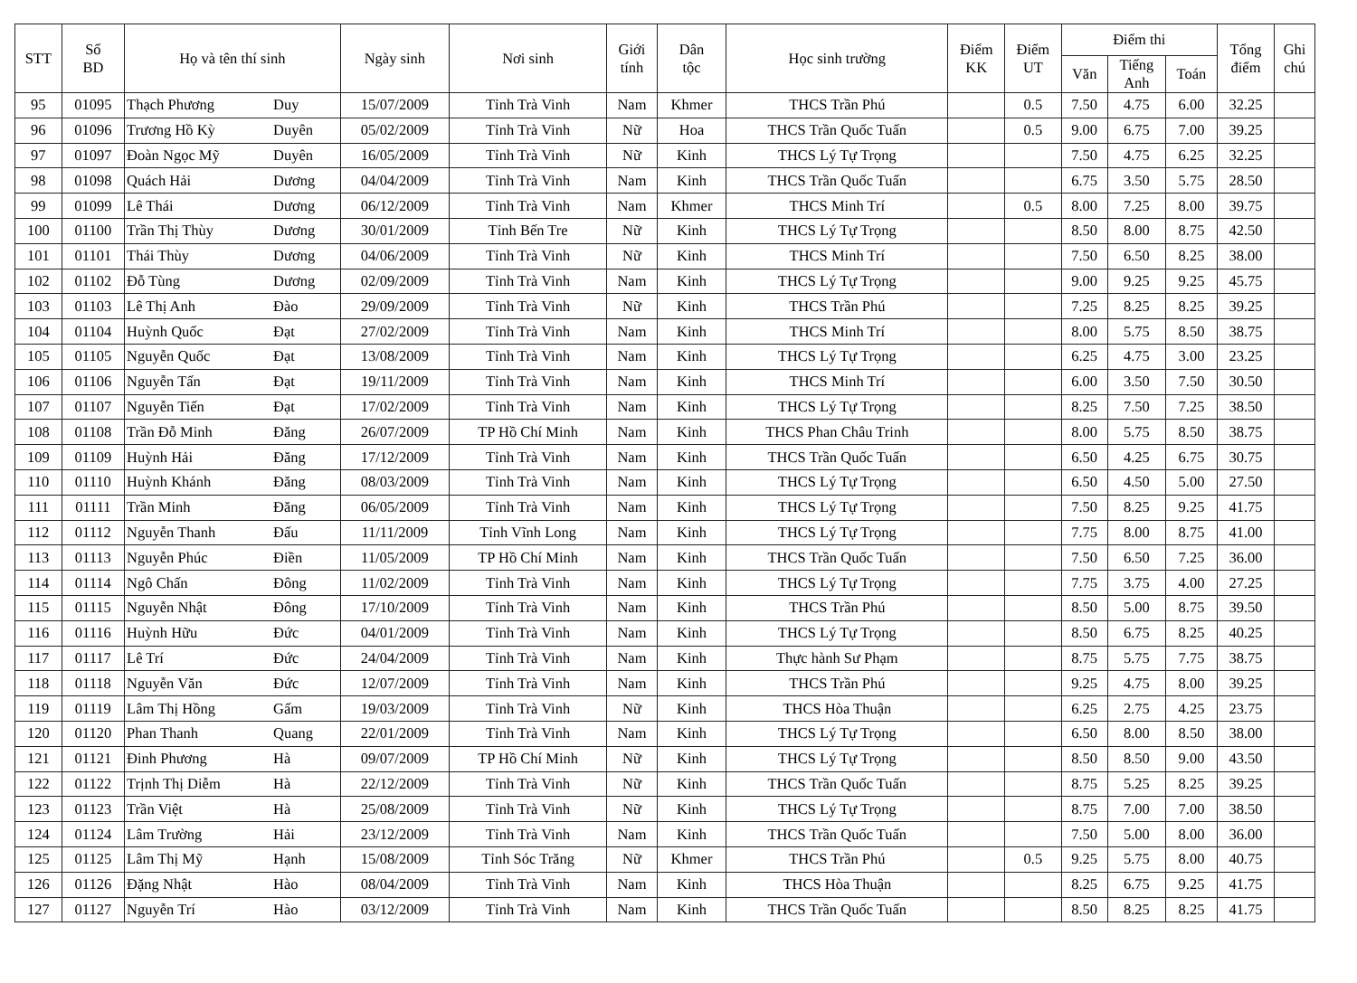| STT | Số BD | Họ và tên thí sinh | | Ngày sinh | Nơi sinh | Giới tính | Dân tộc | Học sinh trường | Điểm KK | Điểm UT | Điểm thi | | | Tổng điểm | Ghi chú |
| --- | --- | --- | --- | --- | --- | --- | --- | --- | --- | --- | --- | --- | --- | --- | --- |
| | | | | | | | | | | | Văn | Tiếng Anh | Toán | | |
| 95 | 01095 | Thạch Phương | Duy | 15/07/2009 | Tỉnh Trà Vinh | Nam | Khmer | THCS Trần Phú | | 0.5 | 7.50 | 4.75 | 6.00 | 32.25 | |
| 96 | 01096 | Trương Hồ Kỳ | Duyên | 05/02/2009 | Tỉnh Trà Vinh | Nữ | Hoa | THCS Trần Quốc Tuấn | | 0.5 | 9.00 | 6.75 | 7.00 | 39.25 | |
| 97 | 01097 | Đoàn Ngọc Mỹ | Duyên | 16/05/2009 | Tỉnh Trà Vinh | Nữ | Kinh | THCS Lý Tự Trọng | | | 7.50 | 4.75 | 6.25 | 32.25 | |
| 98 | 01098 | Quách Hải | Dương | 04/04/2009 | Tỉnh Trà Vinh | Nam | Kinh | THCS Trần Quốc Tuấn | | | 6.75 | 3.50 | 5.75 | 28.50 | |
| 99 | 01099 | Lê Thái | Dương | 06/12/2009 | Tỉnh Trà Vinh | Nam | Khmer | THCS Minh Trí | | 0.5 | 8.00 | 7.25 | 8.00 | 39.75 | |
| 100 | 01100 | Trần Thị Thùy | Dương | 30/01/2009 | Tỉnh Bến Tre | Nữ | Kinh | THCS Lý Tự Trọng | | | 8.50 | 8.00 | 8.75 | 42.50 | |
| 101 | 01101 | Thái Thùy | Dương | 04/06/2009 | Tỉnh Trà Vinh | Nữ | Kinh | THCS Minh Trí | | | 7.50 | 6.50 | 8.25 | 38.00 | |
| 102 | 01102 | Đỗ Tùng | Dương | 02/09/2009 | Tỉnh Trà Vinh | Nam | Kinh | THCS Lý Tự Trọng | | | 9.00 | 9.25 | 9.25 | 45.75 | |
| 103 | 01103 | Lê Thị Anh | Đào | 29/09/2009 | Tỉnh Trà Vinh | Nữ | Kinh | THCS Trần Phú | | | 7.25 | 8.25 | 8.25 | 39.25 | |
| 104 | 01104 | Huỳnh Quốc | Đạt | 27/02/2009 | Tỉnh Trà Vinh | Nam | Kinh | THCS Minh Trí | | | 8.00 | 5.75 | 8.50 | 38.75 | |
| 105 | 01105 | Nguyễn Quốc | Đạt | 13/08/2009 | Tỉnh Trà Vinh | Nam | Kinh | THCS Lý Tự Trọng | | | 6.25 | 4.75 | 3.00 | 23.25 | |
| 106 | 01106 | Nguyễn Tấn | Đạt | 19/11/2009 | Tỉnh Trà Vinh | Nam | Kinh | THCS Minh Trí | | | 6.00 | 3.50 | 7.50 | 30.50 | |
| 107 | 01107 | Nguyễn Tiến | Đạt | 17/02/2009 | Tỉnh Trà Vinh | Nam | Kinh | THCS Lý Tự Trọng | | | 8.25 | 7.50 | 7.25 | 38.50 | |
| 108 | 01108 | Trần Đỗ Minh | Đăng | 26/07/2009 | TP Hồ Chí Minh | Nam | Kinh | THCS Phan Châu Trinh | | | 8.00 | 5.75 | 8.50 | 38.75 | |
| 109 | 01109 | Huỳnh Hải | Đăng | 17/12/2009 | Tỉnh Trà Vinh | Nam | Kinh | THCS Trần Quốc Tuấn | | | 6.50 | 4.25 | 6.75 | 30.75 | |
| 110 | 01110 | Huỳnh Khánh | Đăng | 08/03/2009 | Tỉnh Trà Vinh | Nam | Kinh | THCS Lý Tự Trọng | | | 6.50 | 4.50 | 5.00 | 27.50 | |
| 111 | 01111 | Trần Minh | Đăng | 06/05/2009 | Tỉnh Trà Vinh | Nam | Kinh | THCS Lý Tự Trọng | | | 7.50 | 8.25 | 9.25 | 41.75 | |
| 112 | 01112 | Nguyễn Thanh | Đấu | 11/11/2009 | Tỉnh Vĩnh Long | Nam | Kinh | THCS Lý Tự Trọng | | | 7.75 | 8.00 | 8.75 | 41.00 | |
| 113 | 01113 | Nguyễn Phúc | Điền | 11/05/2009 | TP Hồ Chí Minh | Nam | Kinh | THCS Trần Quốc Tuấn | | | 7.50 | 6.50 | 7.25 | 36.00 | |
| 114 | 01114 | Ngô Chấn | Đông | 11/02/2009 | Tỉnh Trà Vinh | Nam | Kinh | THCS Lý Tự Trọng | | | 7.75 | 3.75 | 4.00 | 27.25 | |
| 115 | 01115 | Nguyễn Nhật | Đông | 17/10/2009 | Tỉnh Trà Vinh | Nam | Kinh | THCS Trần Phú | | | 8.50 | 5.00 | 8.75 | 39.50 | |
| 116 | 01116 | Huỳnh Hữu | Đức | 04/01/2009 | Tỉnh Trà Vinh | Nam | Kinh | THCS Lý Tự Trọng | | | 8.50 | 6.75 | 8.25 | 40.25 | |
| 117 | 01117 | Lê Trí | Đức | 24/04/2009 | Tỉnh Trà Vinh | Nam | Kinh | Thực hành Sư Phạm | | | 8.75 | 5.75 | 7.75 | 38.75 | |
| 118 | 01118 | Nguyễn Văn | Đức | 12/07/2009 | Tỉnh Trà Vinh | Nam | Kinh | THCS Trần Phú | | | 9.25 | 4.75 | 8.00 | 39.25 | |
| 119 | 01119 | Lâm Thị Hồng | Gấm | 19/03/2009 | Tỉnh Trà Vinh | Nữ | Kinh | THCS Hòa Thuận | | | 6.25 | 2.75 | 4.25 | 23.75 | |
| 120 | 01120 | Phan Thanh | Quang | 22/01/2009 | Tỉnh Trà Vinh | Nam | Kinh | THCS Lý Tự Trọng | | | 6.50 | 8.00 | 8.50 | 38.00 | |
| 121 | 01121 | Đinh Phương | Hà | 09/07/2009 | TP Hồ Chí Minh | Nữ | Kinh | THCS Lý Tự Trọng | | | 8.50 | 8.50 | 9.00 | 43.50 | |
| 122 | 01122 | Trịnh Thị Diễm | Hà | 22/12/2009 | Tỉnh Trà Vinh | Nữ | Kinh | THCS Trần Quốc Tuấn | | | 8.75 | 5.25 | 8.25 | 39.25 | |
| 123 | 01123 | Trần Việt | Hà | 25/08/2009 | Tỉnh Trà Vinh | Nữ | Kinh | THCS Lý Tự Trọng | | | 8.75 | 7.00 | 7.00 | 38.50 | |
| 124 | 01124 | Lâm Trường | Hải | 23/12/2009 | Tỉnh Trà Vinh | Nam | Kinh | THCS Trần Quốc Tuấn | | | 7.50 | 5.00 | 8.00 | 36.00 | |
| 125 | 01125 | Lâm Thị Mỹ | Hạnh | 15/08/2009 | Tỉnh Sóc Trăng | Nữ | Khmer | THCS Trần Phú | | 0.5 | 9.25 | 5.75 | 8.00 | 40.75 | |
| 126 | 01126 | Đặng Nhật | Hào | 08/04/2009 | Tỉnh Trà Vinh | Nam | Kinh | THCS Hòa Thuận | | | 8.25 | 6.75 | 9.25 | 41.75 | |
| 127 | 01127 | Nguyễn Trí | Hào | 03/12/2009 | Tỉnh Trà Vinh | Nam | Kinh | THCS Trần Quốc Tuấn | | | 8.50 | 8.25 | 8.25 | 41.75 | |